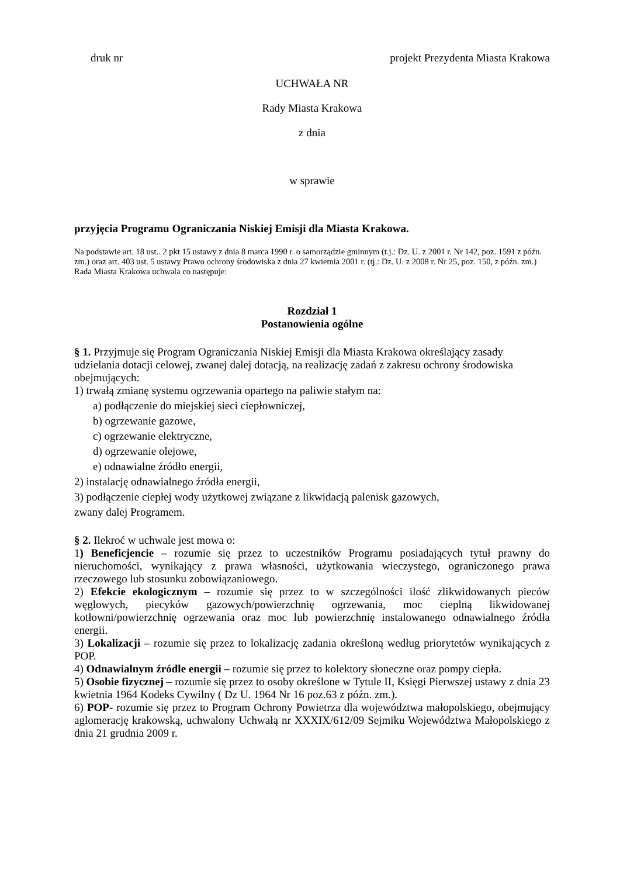druk nr projekt Prezydenta Miasta Krakowa
UCHWAŁA NR
Rady Miasta Krakowa
z dnia
w sprawie
przyjęcia Programu Ograniczania Niskiej Emisji dla Miasta Krakowa.
Na podstawie art. 18 ust.. 2 pkt 15 ustawy z dnia 8 marca 1990 r. o samorządzie gminnym (t.j.: Dz. U. z 2001 r. Nr 142, poz. 1591 z późn. zm.) oraz art. 403 ust. 5 ustawy Prawo ochrony środowiska z dnia 27 kwietnia 2001 r. (tj.: Dz. U. z 2008 r. Nr 25, poz. 150, z późn. zm.) Rada Miasta Krakowa uchwala co następuje:
Rozdział 1
Postanowienia ogólne
§ 1. Przyjmuje się Program Ograniczania Niskiej Emisji dla Miasta Krakowa określający zasady udzielania dotacji celowej, zwanej dalej dotacją, na realizację zadań z zakresu ochrony środowiska obejmujących:
1) trwałą zmianę systemu ogrzewania opartego na paliwie stałym na:
a) podłączenie do miejskiej sieci ciepłowniczej,
b) ogrzewanie gazowe,
c) ogrzewanie elektryczne,
d) ogrzewanie olejowe,
e) odnawialne źródło energii,
2) instalację odnawialnego źródła energii,
3) podłączenie ciepłej wody użytkowej związane z likwidacją palenisk gazowych,
zwany dalej Programem.
§ 2. Ilekroć w uchwale jest mowa o:
1) Beneficjencie – rozumie się przez to uczestników Programu posiadających tytuł prawny do nieruchomości, wynikający z prawa własności, użytkowania wieczystego, ograniczonego prawa rzeczowego lub stosunku zobowiązaniowego.
2) Efekcie ekologicznym – rozumie się przez to w szczególności ilość zlikwidowanych pieców węglowych, piecyków gazowych/powierzchnię ogrzewania, moc cieplną likwidowanej kotłowni/powierzchnię ogrzewania oraz moc lub powierzchnię instalowanego odnawialnego źródła energii.
3) Lokalizacji – rozumie się przez to lokalizację zadania określoną według priorytetów wynikających z POP.
4) Odnawialnym źródle energii – rozumie się przez to kolektory słoneczne oraz pompy ciepła.
5) Osobie fizycznej – rozumie się przez to osoby określone w Tytule II, Księgi Pierwszej ustawy z dnia 23 kwietnia 1964 Kodeks Cywilny ( Dz U. 1964 Nr 16 poz.63 z późn. zm.).
6) POP- rozumie się przez to Program Ochrony Powietrza dla województwa małopolskiego, obejmujący aglomerację krakowską, uchwalony Uchwałą nr XXXIX/612/09 Sejmiku Województwa Małopolskiego z dnia 21 grudnia 2009 r.